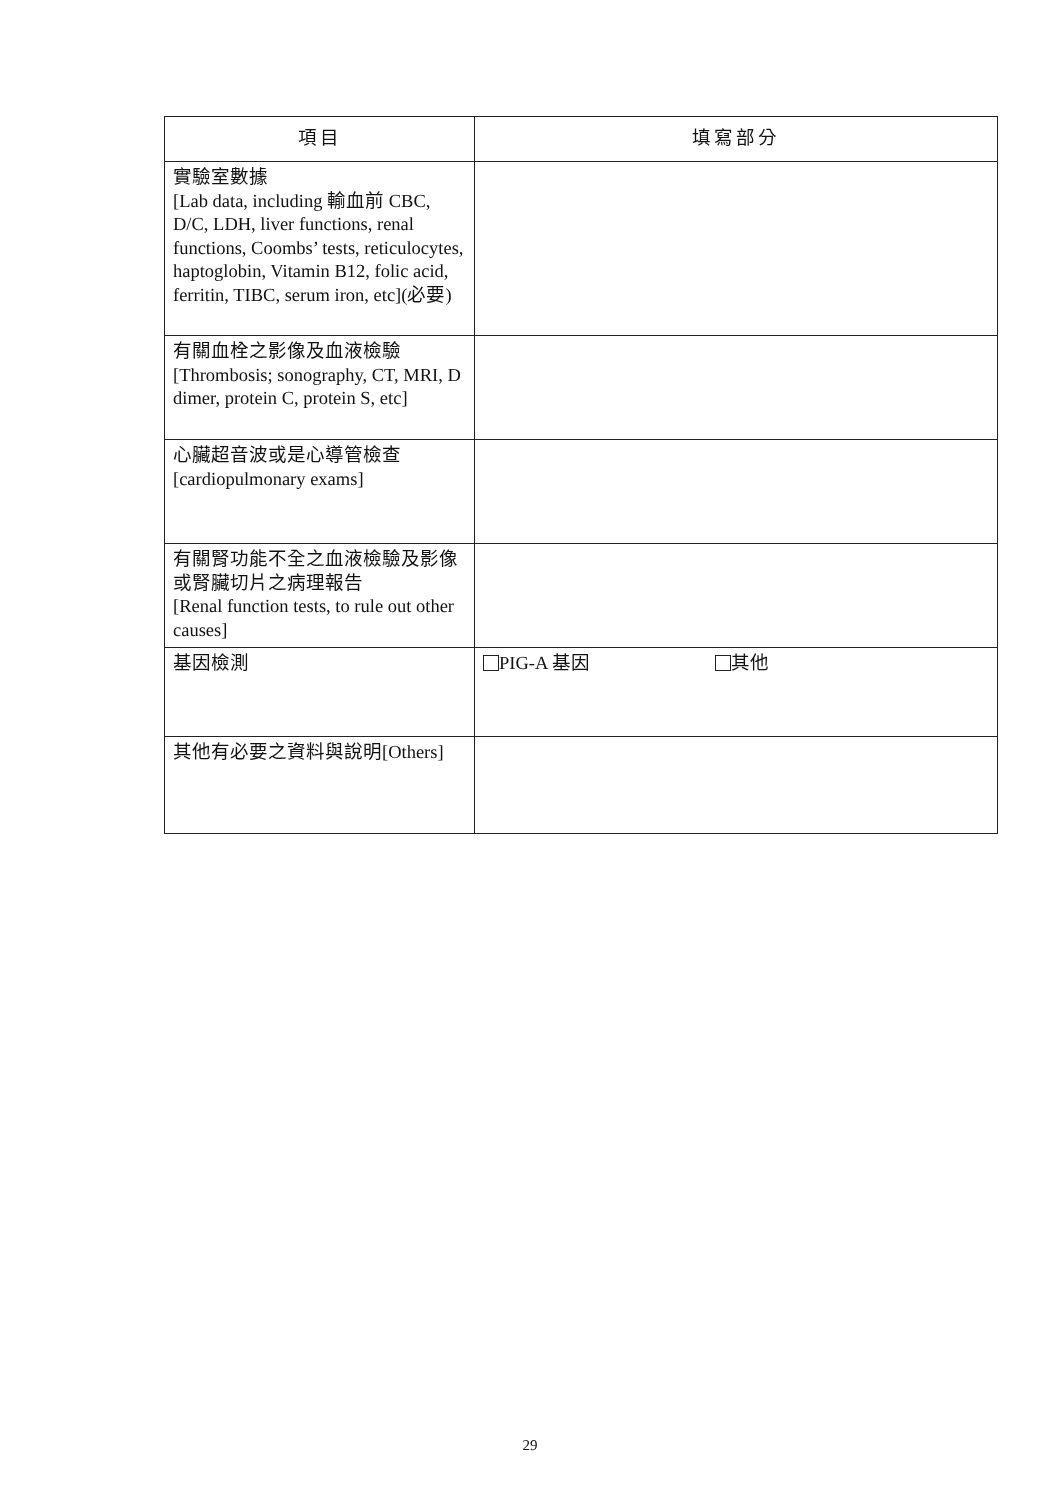| 項目 | 填寫部分 |
| --- | --- |
| 實驗室數據 [Lab data, including 輸血前 CBC, D/C, LDH, liver functions, renal functions, Coombs’ tests, reticulocytes, haptoglobin, Vitamin B12, folic acid, ferritin, TIBC, serum iron, etc](必要) | |
| 有關血栓之影像及血液檢驗 [Thrombosis; sonography, CT, MRI, D dimer, protein C, protein S, etc] | |
| 心臟超音波或是心導管檢查 [cardiopulmonary exams] | |
| 有關腎功能不全之血液檢驗及影像或腎臟切片之病理報告 [Renal function tests, to rule out other causes] | |
| 基因檢測 | PIG-A 基因 其他 |
| 其他有必要之資料與說明[Others] | |
29